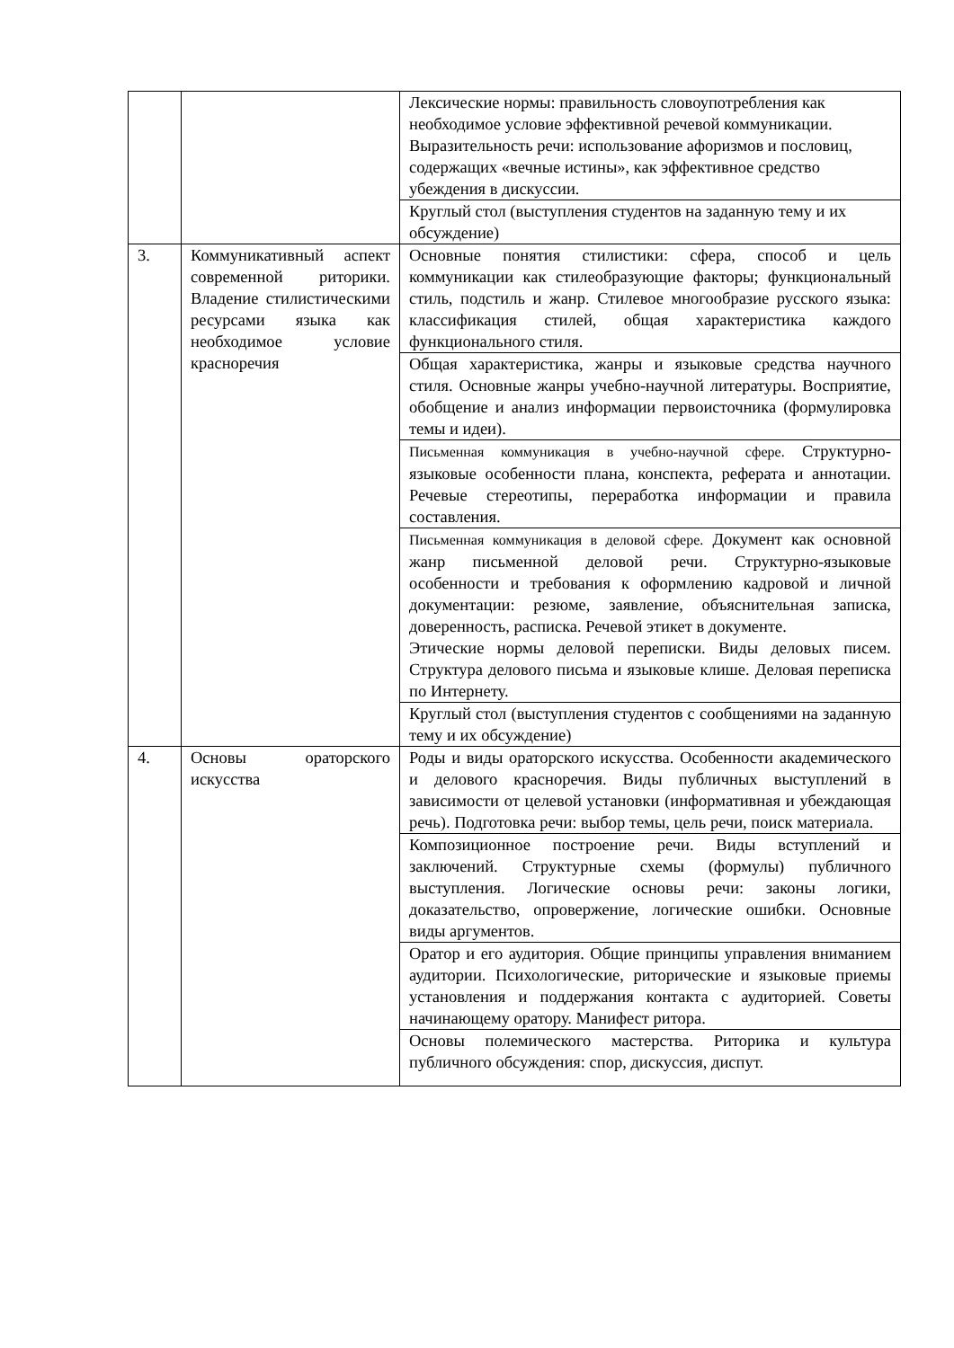| | | Лексические нормы: правильность словоупотребления как необходимое условие эффективной речевой коммуникации. Выразительность речи: использование афоризмов и пословиц, содержащих «вечные истины», как эффективное средство убеждения в дискуссии. |
| | | Круглый стол (выступления студентов на заданную тему и их обсуждение) |
| 3. | Коммуникативный аспект современной риторики. Владение стилистическими ресурсами языка как необходимое условие красноречия | Основные понятия стилистики: сфера, способ и цель коммуникации как стилеобразующие факторы; функциональный стиль, подстиль и жанр. Стилевое многообразие русского языка: классификация стилей, общая характеристика каждого функционального стиля. |
| | | Общая характеристика, жанры и языковые средства научного стиля. Основные жанры учебно-научной литературы. Восприятие, обобщение и анализ информации первоисточника (формулировка темы и идеи). |
| | | Письменная коммуникация в учебно-научной сфере. Структурно-языковые особенности плана, конспекта, реферата и аннотации. Речевые стереотипы, переработка информации и правила составления. |
| | | Письменная коммуникация в деловой сфере. Документ как основной жанр письменной деловой речи. Структурно-языковые особенности и требования к оформлению кадровой и личной документации: резюме, заявление, объяснительная записка, доверенность, расписка. Речевой этикет в документе. Этические нормы деловой переписки. Виды деловых писем. Структура делового письма и языковые клише. Деловая переписка по Интернету. |
| | | Круглый стол (выступления студентов с сообщениями на заданную тему и их обсуждение) |
| 4. | Основы ораторского искусства | Роды и виды ораторского искусства. Особенности академического и делового красноречия. Виды публичных выступлений в зависимости от целевой установки (информативная и убеждающая речь). Подготовка речи: выбор темы, цель речи, поиск материала. |
| | | Композиционное построение речи. Виды вступлений и заключений. Структурные схемы (формулы) публичного выступления. Логические основы речи: законы логики, доказательство, опровержение, логические ошибки. Основные виды аргументов. |
| | | Оратор и его аудитория. Общие принципы управления вниманием аудитории. Психологические, риторические и языковые приемы установления и поддержания контакта с аудиторией. Советы начинающему оратору. Манифест ритора. |
| | | Основы полемического мастерства. Риторика и культура публичного обсуждения: спор, дискуссия, диспут. |